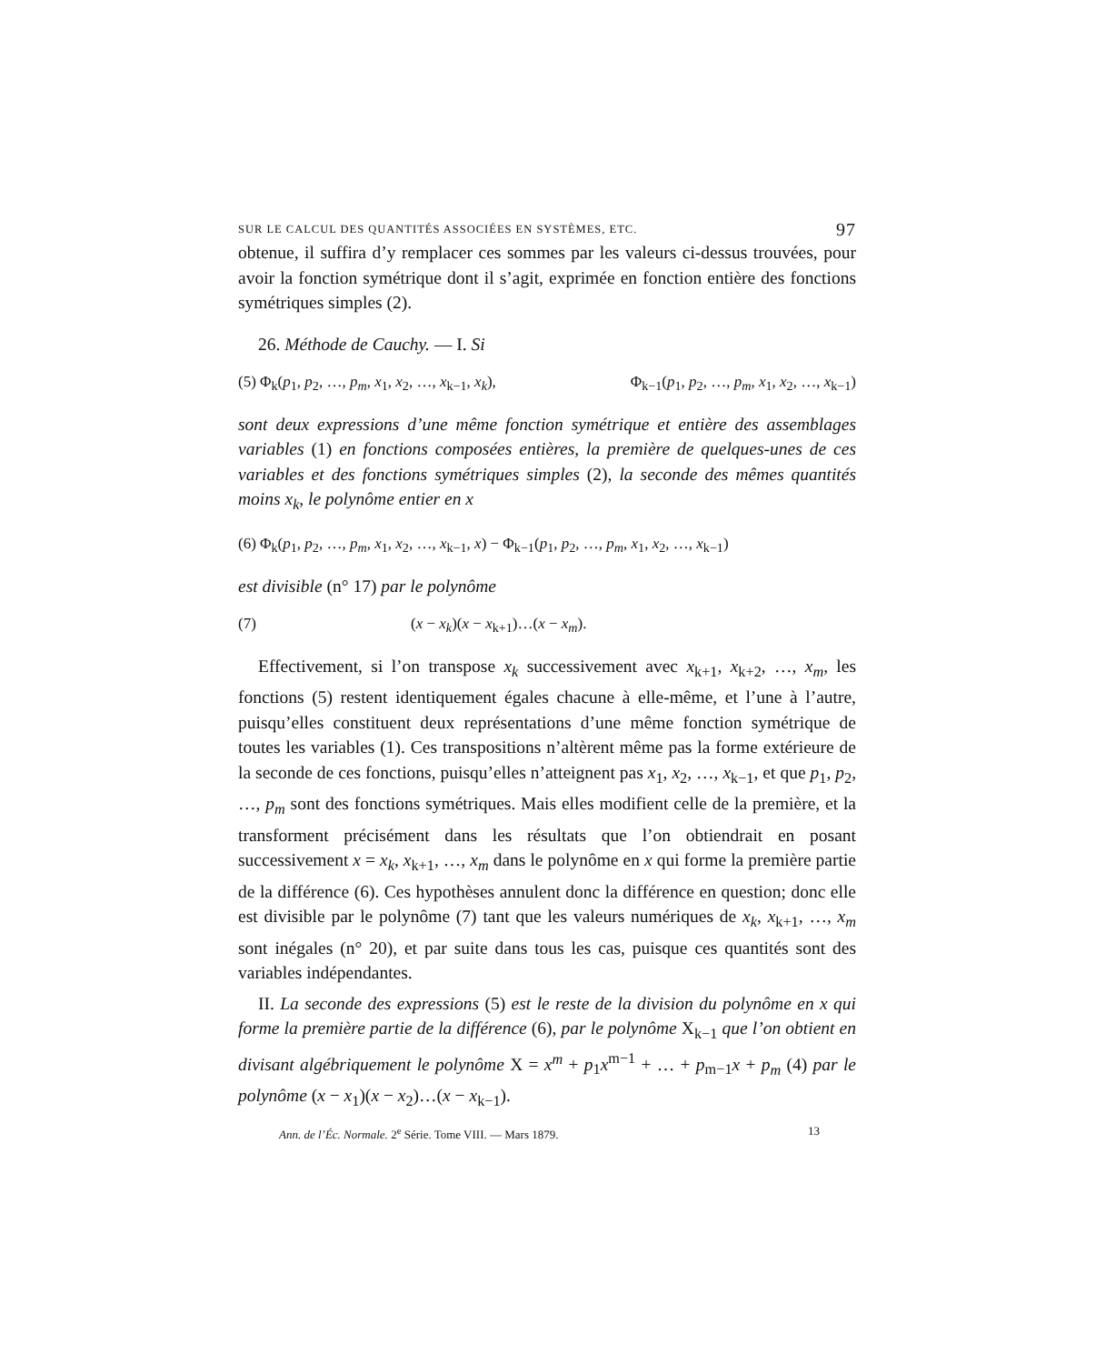SUR LE CALCUL DES QUANTITÉS ASSOCIÉES EN SYSTÈMES, ETC. 97
obtenue, il suffira d’y remplacer ces sommes par les valeurs ci-dessus trouvées, pour avoir la fonction symétrique dont il s’agit, exprimée en fonction entière des fonctions symétriques simples (2).
26. Méthode de Cauchy. — I. Si
(5) Φ<sub>k</sub>(p<sub>1</sub>, p<sub>2</sub>, …, p<sub>m</sub>, x<sub>1</sub>, x<sub>2</sub>, …, x<sub>k−1</sub>, x<sub>k</sub>), Φ<sub>k−1</sub>(p<sub>1</sub>, p<sub>2</sub>, …, p<sub>m</sub>, x<sub>1</sub>, x<sub>2</sub>, …, x<sub>k−1</sub>)
sont deux expressions d’une même fonction symétrique et entière des assemblages variables (1) en fonctions composées entières, la première de quelques-unes de ces variables et des fonctions symétriques simples (2), la seconde des mêmes quantités moins x<sub>k</sub>, le polynôme entier en x
(6) Φ<sub>k</sub>(p<sub>1</sub>, p<sub>2</sub>, …, p<sub>m</sub>, x<sub>1</sub>, x<sub>2</sub>, …, x<sub>k−1</sub>, x) − Φ<sub>k−1</sub>(p<sub>1</sub>, p<sub>2</sub>, …, p<sub>m</sub>, x<sub>1</sub>, x<sub>2</sub>, …, x<sub>k−1</sub>)
est divisible (n° 17) par le polynôme
(7) (x − x<sub>k</sub>)(x − x<sub>k+1</sub>)…(x − x<sub>m</sub>).
Effectivement, si l’on transpose x<sub>k</sub> successivement avec x<sub>k+1</sub>, x<sub>k+2</sub>, …, x<sub>m</sub>, les fonctions (5) restent identiquement égales chacune à elle-même, et l’une à l’autre, puisqu’elles constituent deux représentations d’une même fonction symétrique de toutes les variables (1). Ces transpositions n’altèrent même pas la forme extérieure de la seconde de ces fonctions, puisqu’elles n’atteignent pas x<sub>1</sub>, x<sub>2</sub>, …, x<sub>k−1</sub>, et que p<sub>1</sub>, p<sub>2</sub>, …, p<sub>m</sub> sont des fonctions symétriques. Mais elles modifient celle de la première, et la transforment précisément dans les résultats que l’on obtiendrait en posant successivement x = x<sub>k</sub>, x<sub>k+1</sub>, …, x<sub>m</sub> dans le polynôme en x qui forme la première partie de la différence (6). Ces hypothèses annulent donc la différence en question; donc elle est divisible par le polynôme (7) tant que les valeurs numériques de x<sub>k</sub>, x<sub>k+1</sub>, …, x<sub>m</sub> sont inégales (n° 20), et par suite dans tous les cas, puisque ces quantités sont des variables indépendantes.
II. La seconde des expressions (5) est le reste de la division du polynôme en x qui forme la première partie de la différence (6), par le polynôme X<sub>k−1</sub> que l’on obtient en divisant algébriquement le polynôme X = x<sup>m</sup> + p<sub>1</sub>x<sup>m−1</sup> + … + p<sub>m−1</sub>x + p<sub>m</sub> (4) par le polynôme (x − x<sub>1</sub>)(x − x<sub>2</sub>)…(x − x<sub>k−1</sub>).
Ann. de l’Éc. Normale. 2<sup>e</sup> Série. Tome VIII. — Mars 1879. 13